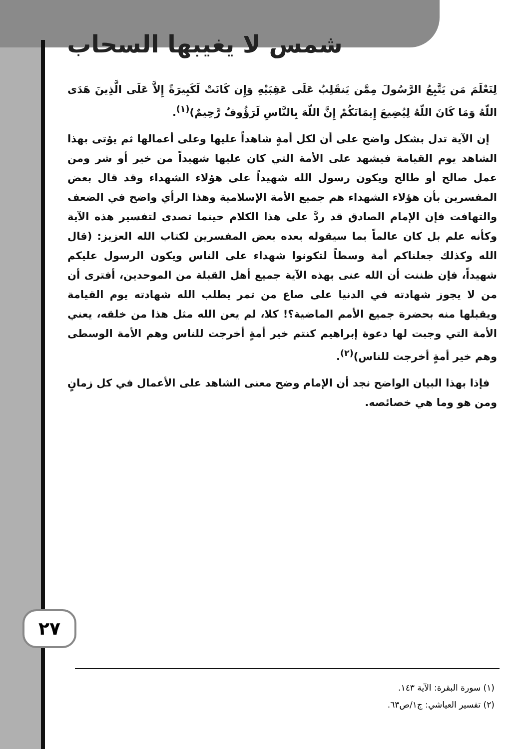شمس لا يغيبها السحاب
لِنَعْلَمَ مَن يَتَّبِعُ الرَّسُولَ مِمَّن يَنقَلِبُ عَلَى عَقِبَيْهِ وَإِن كَانَتْ لَكَبِيرَةً إِلاَّ عَلَى الَّذِينَ هَدَى اللّهُ وَمَا كَانَ اللّهُ لِيُضِيعَ إِيمَانَكُمْ إِنَّ اللّهَ بِالنَّاسِ لَرَؤُوفٌ رَّحِيمٌ)<sup>(١)</sup>.
إن الآية تدل بشكل واضح على أن لكل أمةٍ شاهداً عليها وعلى أعمالها ثم يؤتى بهذا الشاهد يوم القيامة فيشهد على الأمة التي كان عليها شهيداً من خير أو شر ومن عمل صالح أو طالح ويكون رسول الله شهيداً على هؤلاء الشهداء وقد قال بعض المفسرين بأن هؤلاء الشهداء هم جميع الأمة الإسلامية وهذا الرأي واضح في الضعف والتهافت فإن الإمام الصادق قد ردَّ على هذا الكلام حينما تصدى لتفسير هذه الآية وكأنه علم بل كان عالماً بما سيقوله بعده بعض المفسرين لكتاب الله العزيز: (قال الله وكذلك جعلناكم أمة وسطاً لتكونوا شهداء على الناس ويكون الرسول عليكم شهيداً، فإن ظننت أن الله عنى بهذه الآية جميع أهل القبلة من الموحدين، أفترى أن من لا يجوز شهادته في الدنيا على صاع من تمر يطلب الله شهادته يوم القيامة ويقبلها منه بحضرة جميع الأمم الماضية؟! كلا، لم يعن الله مثل هذا من خلقه، يعني الأمة التي وجبت لها دعوة إبراهيم كنتم خير أمةٍ أخرجت للناس وهم الأمة الوسطى وهم خير أمةٍ أخرجت للناس)<sup>(٢)</sup>.
فإذا بهذا البيان الواضح نجد أن الإمام وضح معنى الشاهد على الأعمال في كل زمانٍ ومن هو وما هي خصائصه.
٢٧
(١) سورة البقرة: الآية ١٤٣.
(٢) تفسير العياشي: ج١/ص٦٣.